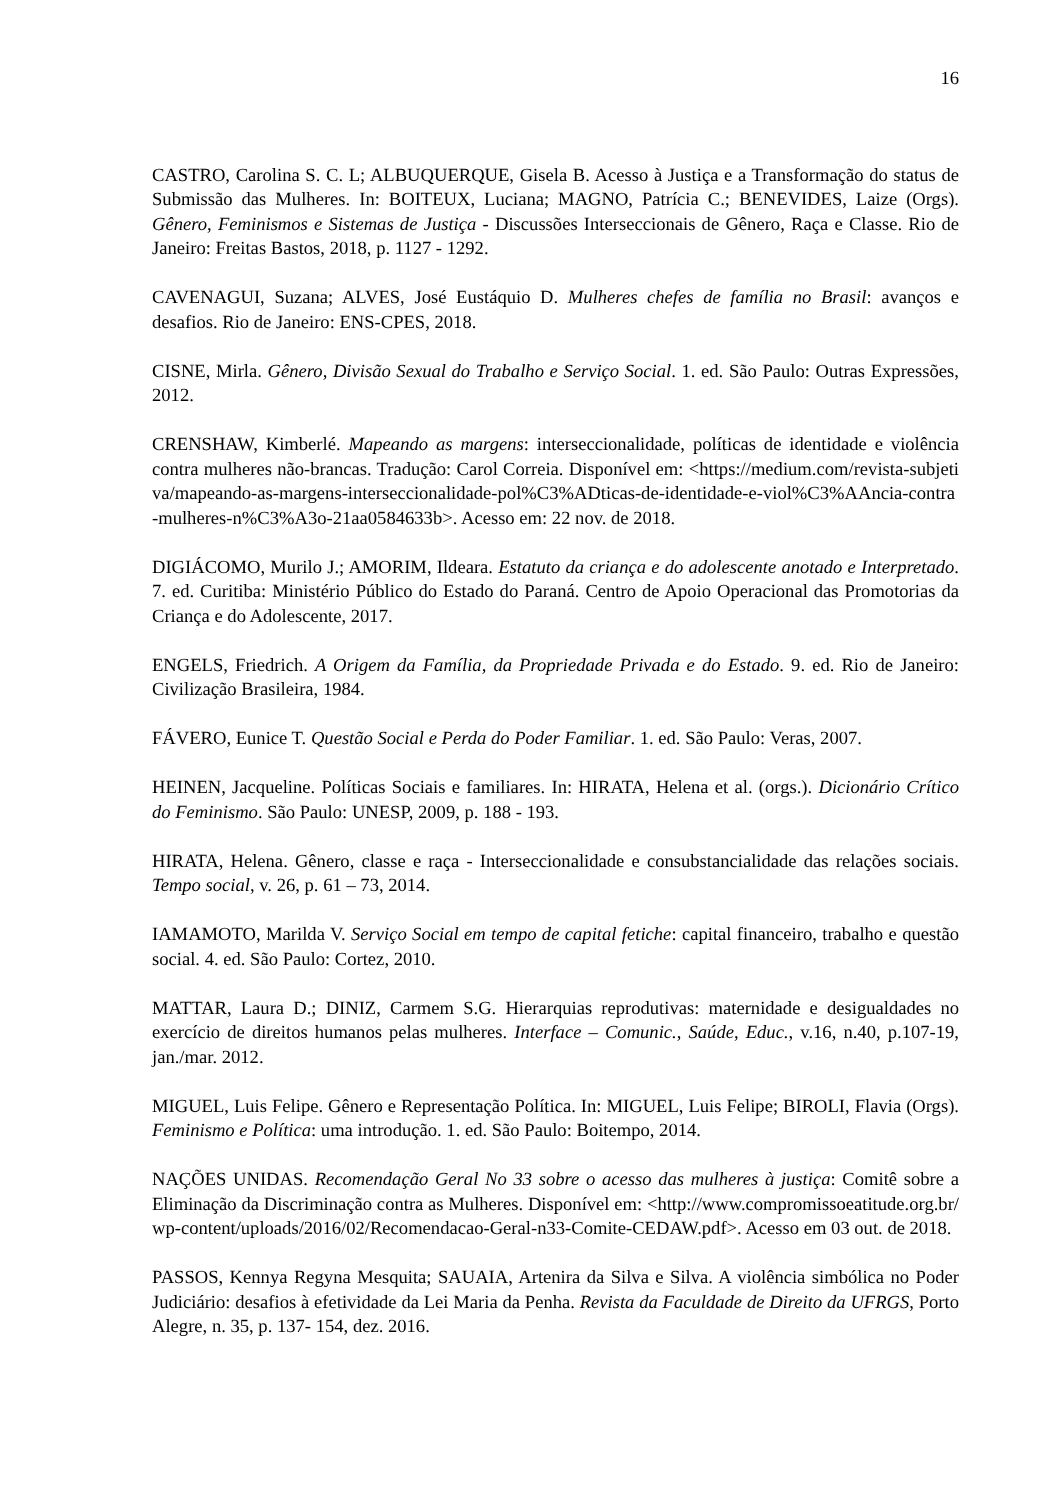16
CASTRO, Carolina S. C. L; ALBUQUERQUE, Gisela B. Acesso à Justiça e a Transformação do status de Submissão das Mulheres. In: BOITEUX, Luciana; MAGNO, Patrícia C.; BENEVIDES, Laize (Orgs). Gênero, Feminismos e Sistemas de Justiça - Discussões Interseccionais de Gênero, Raça e Classe. Rio de Janeiro: Freitas Bastos, 2018, p. 1127 - 1292.
CAVENAGUI, Suzana; ALVES, José Eustáquio D. Mulheres chefes de família no Brasil: avanços e desafios. Rio de Janeiro: ENS-CPES, 2018.
CISNE, Mirla. Gênero, Divisão Sexual do Trabalho e Serviço Social. 1. ed. São Paulo: Outras Expressões, 2012.
CRENSHAW, Kimberlé. Mapeando as margens: interseccionalidade, políticas de identidade e violência contra mulheres não-brancas. Tradução: Carol Correia. Disponível em: <https://medium.com/revista-subjetiva/mapeando-as-margens-interseccionalidade-pol%C3%ADticas-de-identidade-e-viol%C3%AAncia-contra-mulheres-n%C3%A3o-21aa0584633b>. Acesso em: 22 nov. de 2018.
DIGIÁCOMO, Murilo J.; AMORIM, Ildeara. Estatuto da criança e do adolescente anotado e Interpretado. 7. ed. Curitiba: Ministério Público do Estado do Paraná. Centro de Apoio Operacional das Promotorias da Criança e do Adolescente, 2017.
ENGELS, Friedrich. A Origem da Família, da Propriedade Privada e do Estado. 9. ed. Rio de Janeiro: Civilização Brasileira, 1984.
FÁVERO, Eunice T. Questão Social e Perda do Poder Familiar. 1. ed. São Paulo: Veras, 2007.
HEINEN, Jacqueline. Políticas Sociais e familiares. In: HIRATA, Helena et al. (orgs.). Dicionário Crítico do Feminismo. São Paulo: UNESP, 2009, p. 188 - 193.
HIRATA, Helena. Gênero, classe e raça - Interseccionalidade e consubstancialidade das relações sociais. Tempo social, v. 26, p. 61 – 73, 2014.
IAMAMOTO, Marilda V. Serviço Social em tempo de capital fetiche: capital financeiro, trabalho e questão social. 4. ed. São Paulo: Cortez, 2010.
MATTAR, Laura D.; DINIZ, Carmem S.G. Hierarquias reprodutivas: maternidade e desigualdades no exercício de direitos humanos pelas mulheres. Interface – Comunic., Saúde, Educ., v.16, n.40, p.107-19, jan./mar. 2012.
MIGUEL, Luis Felipe. Gênero e Representação Política. In: MIGUEL, Luis Felipe; BIROLI, Flavia (Orgs). Feminismo e Política: uma introdução. 1. ed. São Paulo: Boitempo, 2014.
NAÇÕES UNIDAS. Recomendação Geral No 33 sobre o acesso das mulheres à justiça: Comitê sobre a Eliminação da Discriminação contra as Mulheres. Disponível em: <http://www.compromissoeatitude.org.br/wp-content/uploads/2016/02/Recomendacao-Geral-n33-Comite-CEDAW.pdf>. Acesso em 03 out. de 2018.
PASSOS, Kennya Regyna Mesquita; SAUAIA, Artenira da Silva e Silva. A violência simbólica no Poder Judiciário: desafios à efetividade da Lei Maria da Penha. Revista da Faculdade de Direito da UFRGS, Porto Alegre, n. 35, p. 137- 154, dez. 2016.